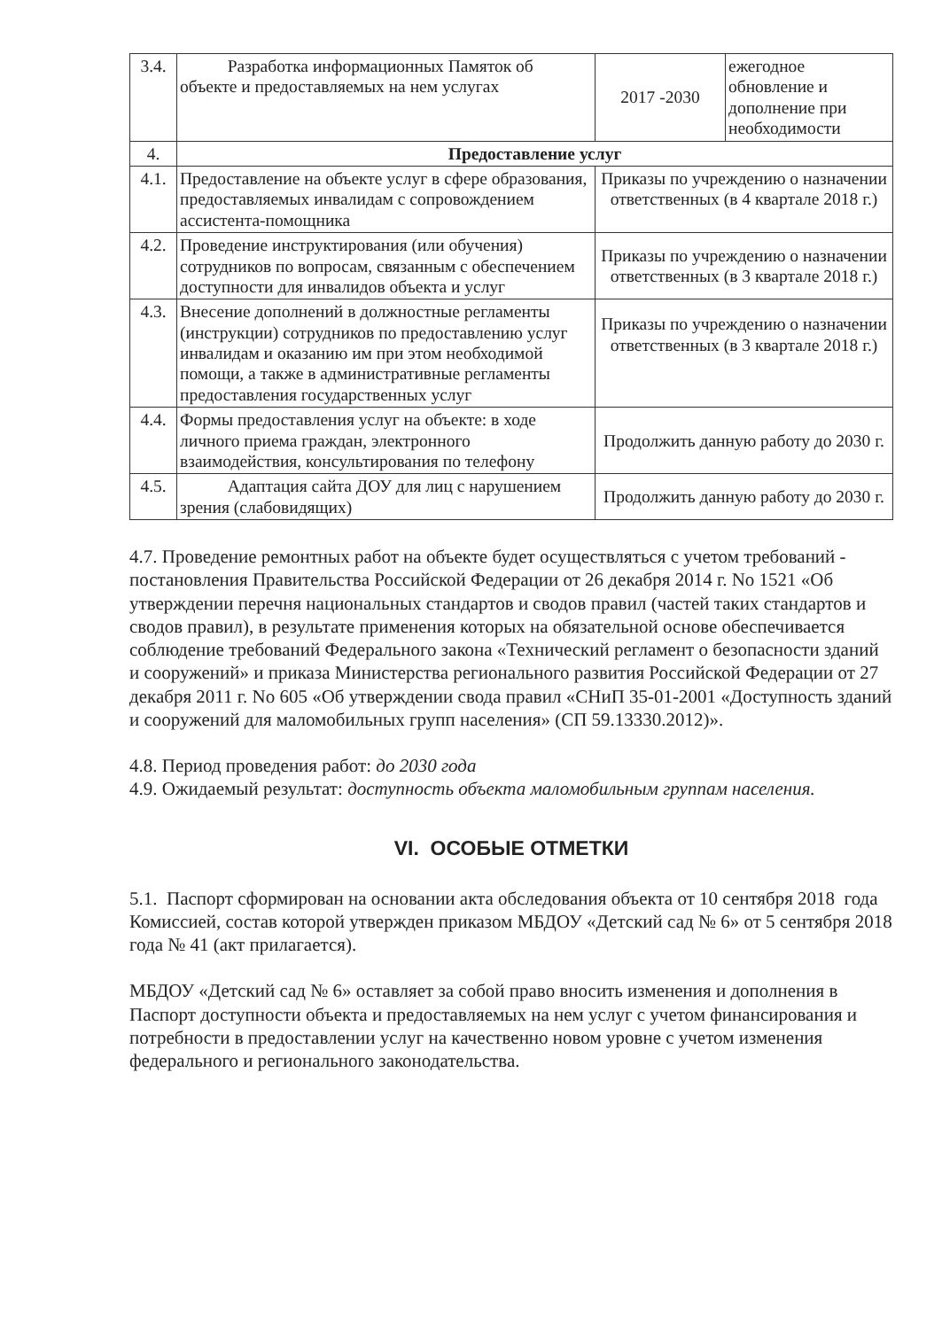| 3.4. | Разработка информационных Памяток об объекте и предоставляемых на нем услугах | 2017 -2030 | ежегодное обновление и дополнение при необходимости |
| 4. | Предоставление услуг | | |
| 4.1. | Предоставление на объекте услуг в сфере образования, предоставляемых инвалидам с сопровождением ассистента-помощника | Приказы по учреждению о назначении ответственных (в 4 квартале 2018 г.) | |
| 4.2. | Проведение инструктирования (или обучения) сотрудников по вопросам, связанным с обеспечением доступности для инвалидов объекта и услуг | Приказы по учреждению о назначении ответственных (в 3 квартале 2018 г.) | |
| 4.3. | Внесение дополнений в должностные регламенты (инструкции) сотрудников по предоставлению услуг инвалидам и оказанию им при этом необходимой помощи, а также в административные регламенты предоставления государственных услуг | Приказы по учреждению о назначении ответственных (в 3 квартале 2018 г.) | |
| 4.4. | Формы предоставления услуг на объекте: в ходе личного приема граждан, электронного взаимодействия, консультирования по телефону | Продолжить данную работу до 2030 г. | |
| 4.5. | Адаптация сайта ДОУ для лиц с нарушением зрения (слабовидящих) | Продолжить данную работу до 2030 г. | |
4.7. Проведение ремонтных работ на объекте будет осуществляться с учетом требований - постановления Правительства Российской Федерации от 26 декабря 2014 г. No 1521 «Об утверждении перечня национальных стандартов и сводов правил (частей таких стандартов и сводов правил), в результате применения которых на обязательной основе обеспечивается соблюдение требований Федерального закона «Технический регламент о безопасности зданий и сооружений» и приказа Министерства регионального развития Российской Федерации от 27 декабря 2011 г. No 605 «Об утверждении свода правил «СНиП 35-01-2001 «Доступность зданий и сооружений для маломобильных групп населения» (СП 59.13330.2012)».
4.8. Период проведения работ: до 2030 года
4.9. Ожидаемый результат: доступность объекта маломобильным группам населения.
VI. ОСОБЫЕ ОТМЕТКИ
5.1. Паспорт сформирован на основании акта обследования объекта от 10 сентября 2018 года Комиссией, состав которой утвержден приказом МБДОУ «Детский сад № 6» от 5 сентября 2018 года № 41 (акт прилагается).
МБДОУ «Детский сад № 6» оставляет за собой право вносить изменения и дополнения в Паспорт доступности объекта и предоставляемых на нем услуг с учетом финансирования и потребности в предоставлении услуг на качественно новом уровне с учетом изменения федерального и регионального законодательства.